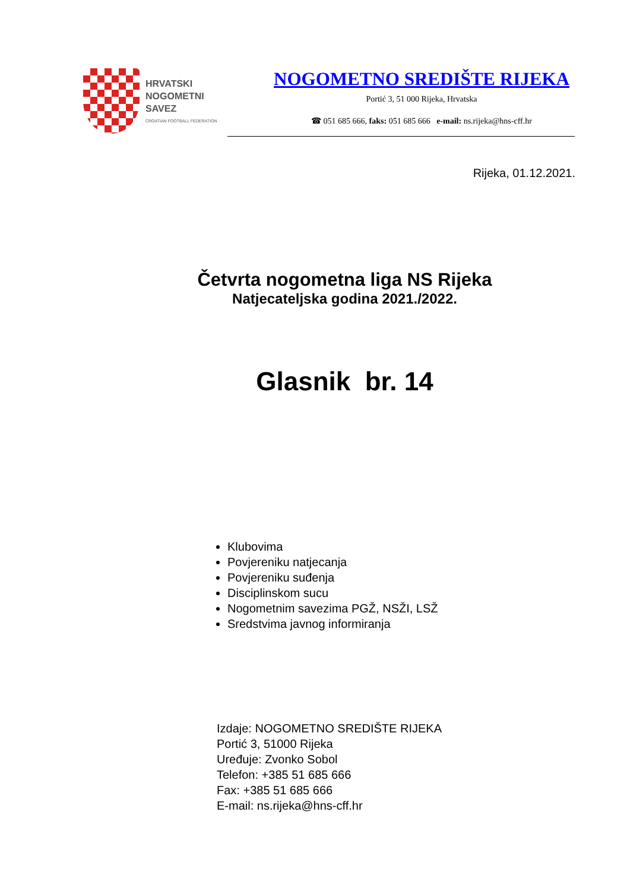HRVATSKI
NOGOMETNI
SAVEZ
CROATIAN FOOTBALL FEDERATION
NOGOMETNO SREDIŠTE RIJEKA
Portić 3, 51 000 Rijeka, Hrvatska
☎ 051 685 666, faks: 051 685 666 e-mail: ns.rijeka@hns-cff.hr
Rijeka, 01.12.2021.
Četvrta nogometna liga NS Rijeka
Natjecateljska godina 2021./2022.
Glasnik br. 14
Klubovima
Povjereniku natjecanja
Povjereniku suđenja
Disciplinskom sucu
Nogometnim savezima PGŽ, NSŽI, LSŽ
Sredstvima javnog informiranja
Izdaje: NOGOMETNO SREDIŠTE RIJEKA
Portić 3, 51000 Rijeka
Uređuje: Zvonko Sobol
Telefon: +385 51 685 666
Fax: +385 51 685 666
E-mail: ns.rijeka@hns-cff.hr